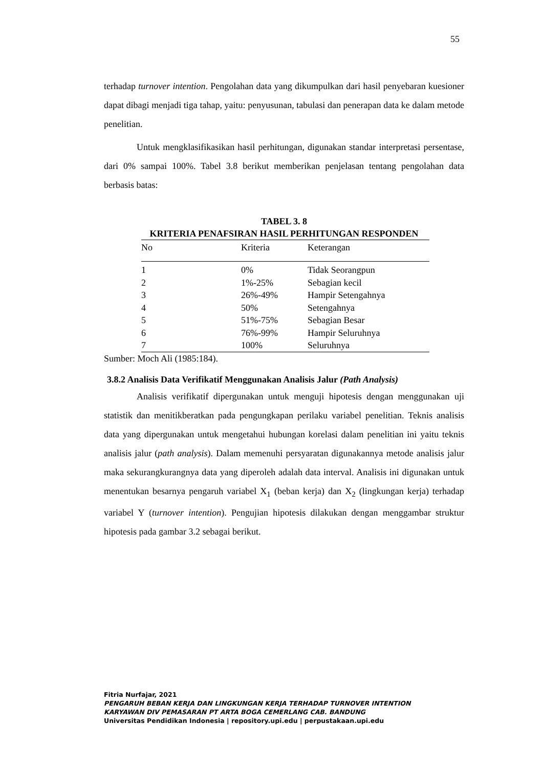55
terhadap turnover intention. Pengolahan data yang dikumpulkan dari hasil penyebaran kuesioner dapat dibagi menjadi tiga tahap, yaitu: penyusunan, tabulasi dan penerapan data ke dalam metode penelitian.
Untuk mengklasifikasikan hasil perhitungan, digunakan standar interpretasi persentase, dari 0% sampai 100%. Tabel 3.8 berikut memberikan penjelasan tentang pengolahan data berbasis batas:
TABEL 3. 8
KRITERIA PENAFSIRAN HASIL PERHITUNGAN RESPONDEN
| No | Kriteria | Keterangan |
| --- | --- | --- |
| 1 | 0% | Tidak Seorangpun |
| 2 | 1%-25% | Sebagian kecil |
| 3 | 26%-49% | Hampir Setengahnya |
| 4 | 50% | Setengahnya |
| 5 | 51%-75% | Sebagian Besar |
| 6 | 76%-99% | Hampir Seluruhnya |
| 7 | 100% | Seluruhnya |
Sumber: Moch Ali (1985:184).
3.8.2 Analisis Data Verifikatif Menggunakan Analisis Jalur (Path Analysis)
Analisis verifikatif dipergunakan untuk menguji hipotesis dengan menggunakan uji statistik dan menitikberatkan pada pengungkapan perilaku variabel penelitian. Teknis analisis data yang dipergunakan untuk mengetahui hubungan korelasi dalam penelitian ini yaitu teknis analisis jalur (path analysis). Dalam memenuhi persyaratan digunakannya metode analisis jalur maka sekurangkurangnya data yang diperoleh adalah data interval. Analisis ini digunakan untuk menentukan besarnya pengaruh variabel X<sub>1</sub> (beban kerja) dan X<sub>2</sub> (lingkungan kerja) terhadap variabel Y (turnover intention). Pengujian hipotesis dilakukan dengan menggambar struktur hipotesis pada gambar 3.2 sebagai berikut.
Fitria Nurfajar, 2021
PENGARUH BEBAN KERJA DAN LINGKUNGAN KERJA TERHADAP TURNOVER INTENTION
KARYAWAN DIV PEMASARAN PT ARTA BOGA CEMERLANG CAB. BANDUNG
Universitas Pendidikan Indonesia | repository.upi.edu | perpustakaan.upi.edu